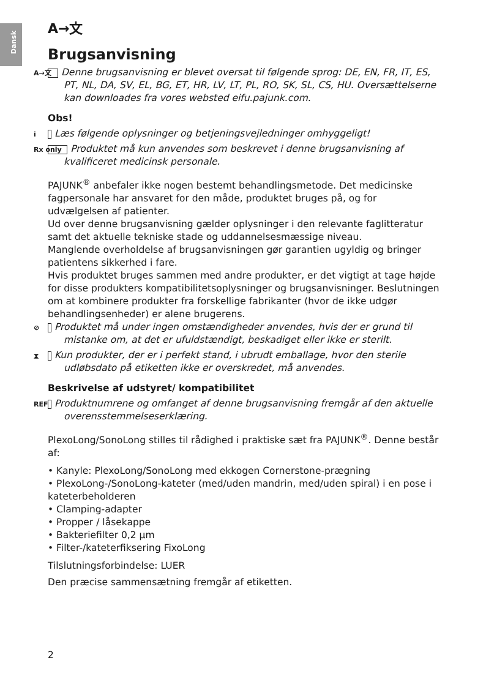Dansk
A→文
Brugsanvisning
A→文 Denne brugsanvisning er blevet oversat til følgende sprog: DE, EN, FR, IT, ES, PT, NL, DA, SV, EL, BG, ET, HR, LV, LT, PL, RO, SK, SL, CS, HU. Oversættelserne kan downloades fra vores websted eifu.pajunk.com.
Obs!
i Læs følgende oplysninger og betjeningsvejledninger omhyggeligt!
Rx only Produktet må kun anvendes som beskrevet i denne brugsanvisning af kvalificeret medicinsk personale.
PAJUNK<sup>®</sup> anbefaler ikke nogen bestemt behandlingsmetode. Det medicinske fagpersonale har ansvaret for den måde, produktet bruges på, og for udvælgelsen af patienter.
Ud over denne brugsanvisning gælder oplysninger i den relevante faglitteratur samt det aktuelle tekniske stade og uddannelsesmæssige niveau.
Manglende overholdelse af brugsanvisningen gør garantien ugyldig og bringer patientens sikkerhed i fare.
Hvis produktet bruges sammen med andre produkter, er det vigtigt at tage højde for disse produkters kompatibilitetsoplysninger og brugsanvisninger. Beslutningen om at kombinere produkter fra forskellige fabrikanter (hvor de ikke udgør behandlingsenheder) er alene brugerens.
⊘ Produktet må under ingen omstændigheder anvendes, hvis der er grund til mistanke om, at det er ufuldstændigt, beskadiget eller ikke er sterilt.
⧗ Kun produkter, der er i perfekt stand, i ubrudt emballage, hvor den sterile udløbsdato på etiketten ikke er overskredet, må anvendes.
Beskrivelse af udstyret/ kompatibilitet
REF Produktnumrene og omfanget af denne brugsanvisning fremgår af den aktuelle overensstemmelseserklæring.
PlexoLong/SonoLong stilles til rådighed i praktiske sæt fra PAJUNK<sup>®</sup>. Denne består af:
• Kanyle: PlexoLong/SonoLong med ekkogen Cornerstone-prægning
• PlexoLong-/SonoLong-kateter (med/uden mandrin, med/uden spiral) i en pose i kateterbeholderen
• Clamping-adapter
• Propper / låsekappe
• Bakteriefilter 0,2 µm
• Filter-/kateterfiksering FixoLong
Tilslutningsforbindelse: LUER
Den præcise sammensætning fremgår af etiketten.
2